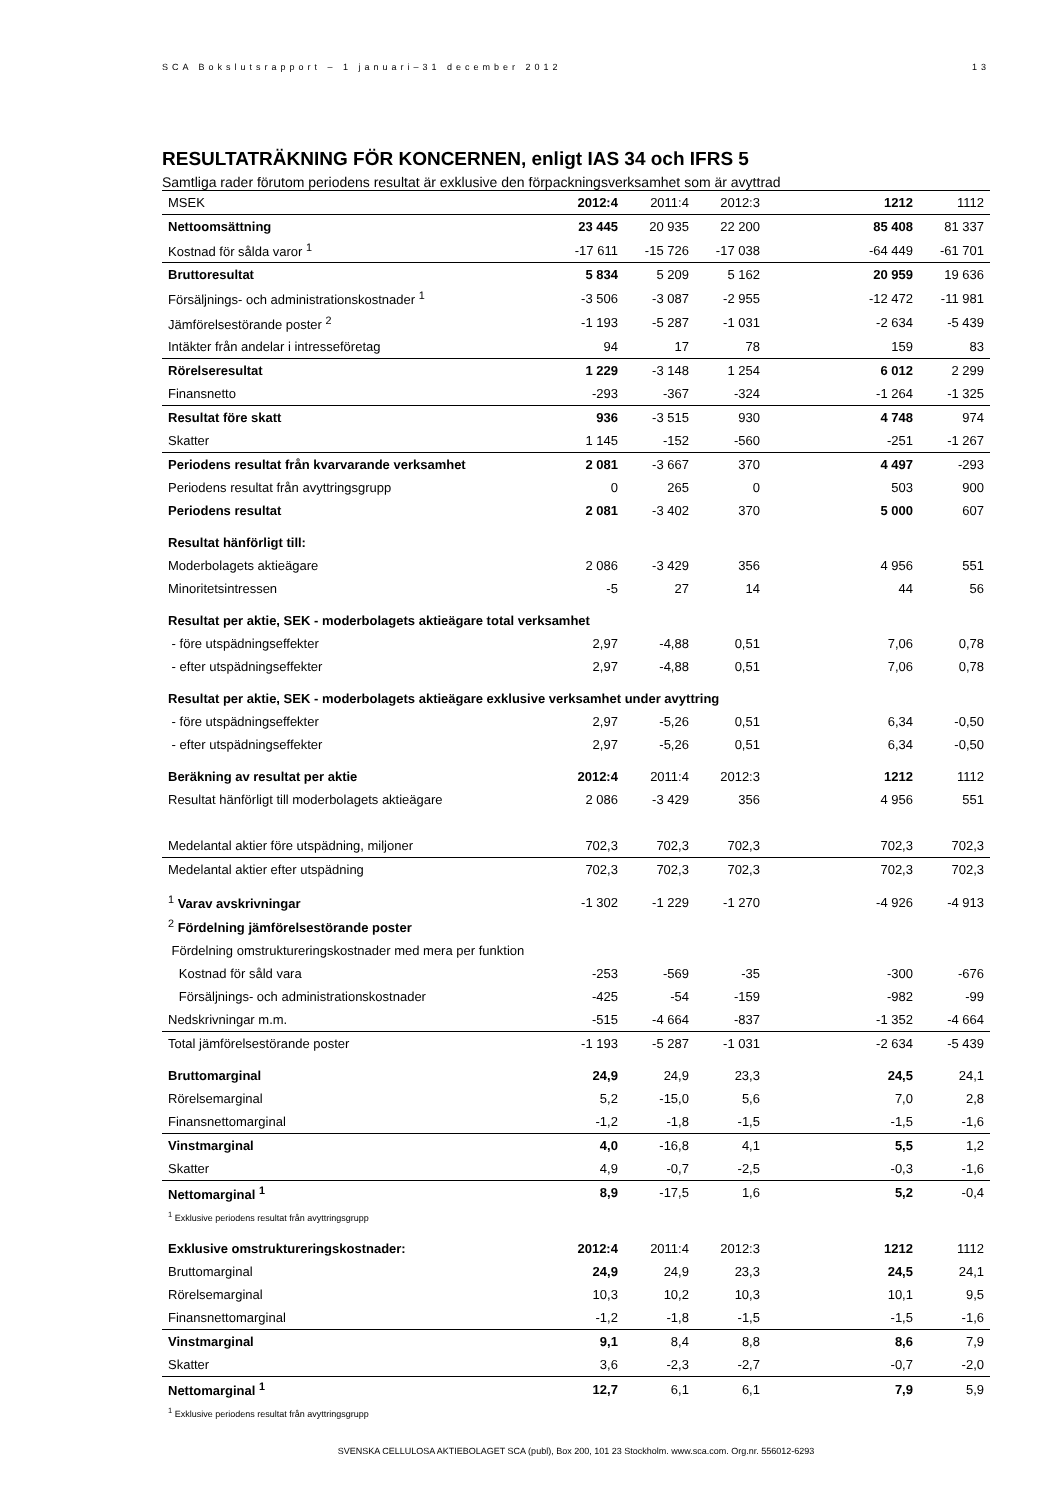SCA Bokslutsrapport – 1 januari–31 december 2012 13
RESULTATRÄKNING FÖR KONCERNEN, enligt IAS 34 och IFRS 5
Samtliga rader förutom periodens resultat är exklusive den förpackningsverksamhet som är avyttrad
| MSEK | 2012:4 | 2011:4 | 2012:3 | | 1212 | 1112 |
| --- | --- | --- | --- | --- | --- | --- |
| Nettoomsättning | 23 445 | 20 935 | 22 200 | | 85 408 | 81 337 |
| Kostnad för sålda varor <sup>1</sup> | -17 611 | -15 726 | -17 038 | | -64 449 | -61 701 |
| Bruttoresultat | 5 834 | 5 209 | 5 162 | | 20 959 | 19 636 |
| Försäljnings- och administrationskostnader <sup>1</sup> | -3 506 | -3 087 | -2 955 | | -12 472 | -11 981 |
| Jämförelsestörande poster <sup>2</sup> | -1 193 | -5 287 | -1 031 | | -2 634 | -5 439 |
| Intäkter från andelar i intresseföretag | 94 | 17 | 78 | | 159 | 83 |
| Rörelseresultat | 1 229 | -3 148 | 1 254 | | 6 012 | 2 299 |
| Finansnetto | -293 | -367 | -324 | | -1 264 | -1 325 |
| Resultat före skatt | 936 | -3 515 | 930 | | 4 748 | 974 |
| Skatter | 1 145 | -152 | -560 | | -251 | -1 267 |
| Periodens resultat från kvarvarande verksamhet | 2 081 | -3 667 | 370 | | 4 497 | -293 |
| Periodens resultat från avyttringsgrupp | 0 | 265 | 0 | | 503 | 900 |
| Periodens resultat | 2 081 | -3 402 | 370 | | 5 000 | 607 |
| Resultat hänförligt till: | | | | | | |
| Moderbolagets aktieägare | 2 086 | -3 429 | 356 | | 4 956 | 551 |
| Minoritetsintressen | -5 | 27 | 14 | | 44 | 56 |
| Resultat per aktie, SEK - moderbolagets aktieägare total verksamhet | | | | | | |
| - före utspädningseffekter | 2,97 | -4,88 | 0,51 | | 7,06 | 0,78 |
| - efter utspädningseffekter | 2,97 | -4,88 | 0,51 | | 7,06 | 0,78 |
| Resultat per aktie, SEK - moderbolagets aktieägare exklusive verksamhet under avyttring | | | | | | |
| - före utspädningseffekter | 2,97 | -5,26 | 0,51 | | 6,34 | -0,50 |
| - efter utspädningseffekter | 2,97 | -5,26 | 0,51 | | 6,34 | -0,50 |
| Beräkning av resultat per aktie | 2012:4 | 2011:4 | 2012:3 | | 1212 | 1112 |
| Resultat hänförligt till moderbolagets aktieägare | 2 086 | -3 429 | 356 | | 4 956 | 551 |
| Medelantal aktier före utspädning, miljoner | 702,3 | 702,3 | 702,3 | | 702,3 | 702,3 |
| Medelantal aktier efter utspädning | 702,3 | 702,3 | 702,3 | | 702,3 | 702,3 |
| <sup>1</sup> Varav avskrivningar | -1 302 | -1 229 | -1 270 | | -4 926 | -4 913 |
| <sup>2</sup> Fördelning jämförelsestörande poster | | | | | | |
| Fördelning omstruktureringskostnader med mera per funktion | | | | | | |
| Kostnad för såld vara | -253 | -569 | -35 | | -300 | -676 |
| Försäljnings- och administrationskostnader | -425 | -54 | -159 | | -982 | -99 |
| Nedskrivningar m.m. | -515 | -4 664 | -837 | | -1 352 | -4 664 |
| Total jämförelsestörande poster | -1 193 | -5 287 | -1 031 | | -2 634 | -5 439 |
| Bruttomarginal | 24,9 | 24,9 | 23,3 | | 24,5 | 24,1 |
| Rörelsemarginal | 5,2 | -15,0 | 5,6 | | 7,0 | 2,8 |
| Finansnettomarginal | -1,2 | -1,8 | -1,5 | | -1,5 | -1,6 |
| Vinstmarginal | 4,0 | -16,8 | 4,1 | | 5,5 | 1,2 |
| Skatter | 4,9 | -0,7 | -2,5 | | -0,3 | -1,6 |
| Nettomarginal <sup>1</sup> | 8,9 | -17,5 | 1,6 | | 5,2 | -0,4 |
| <sup>1</sup> Exklusive periodens resultat från avyttringsgrupp | | | | | | |
| Exklusive omstruktureringskostnader: | 2012:4 | 2011:4 | 2012:3 | | 1212 | 1112 |
| Bruttomarginal | 24,9 | 24,9 | 23,3 | | 24,5 | 24,1 |
| Rörelsemarginal | 10,3 | 10,2 | 10,3 | | 10,1 | 9,5 |
| Finansnettomarginal | -1,2 | -1,8 | -1,5 | | -1,5 | -1,6 |
| Vinstmarginal | 9,1 | 8,4 | 8,8 | | 8,6 | 7,9 |
| Skatter | 3,6 | -2,3 | -2,7 | | -0,7 | -2,0 |
| Nettomarginal <sup>1</sup> | 12,7 | 6,1 | 6,1 | | 7,9 | 5,9 |
| <sup>1</sup> Exklusive periodens resultat från avyttringsgrupp | | | | | | |
SVENSKA CELLULOSA AKTIEBOLAGET SCA (publ), Box 200, 101 23 Stockholm. www.sca.com. Org.nr. 556012-6293